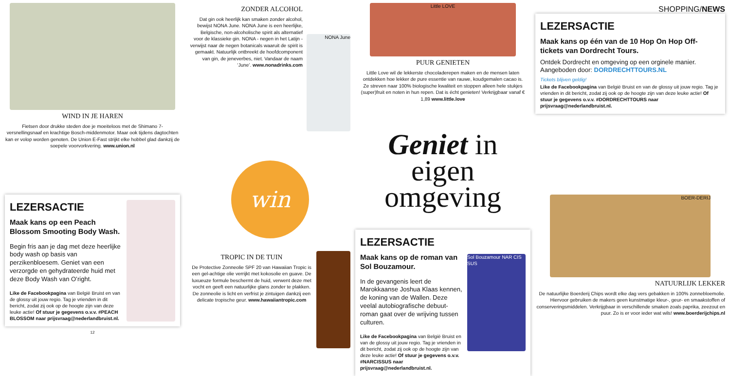WIND IN JE HAREN
Fietsen door drukke steden doe je moeiteloos met de Shimano 7-versnellingsnaaf en krachtige Bosch-middenmotor. Maar ook tijdens dagtochten kan er volop worden genoten. De Union E-Fast strijkt elke hobbel glad dankzij de soepele voorvorkvering. www.union.nl
ZONDER ALCOHOL
Dat gin ook heerlijk kan smaken zonder alcohol, bewijst NONA June. NONA June is een heerlijke, Belgische, non-alcoholische spirit als alternatief voor de klassieke gin. NONA - negen in het Latijn - verwijst naar de negen botanicals waaruit de spirit is gemaakt. Natuurlijk ontbreekt de hoofdcomponent van gin, de jeneverbes, niet. Vandaar de naam ‘June’. www.nonadrinks.com
NONA June
Little LOVE
PUUR GENIETEN
Little Love wil de lekkerste chocoladerepen maken en de mensen laten ontdekken hoe lekker de pure essentie van rauwe, koudgemalen cacao is. Ze streven naar 100% biologische kwaliteit en stoppen alleen hele stukjes (super)fruit en noten in hun repen. Dat is écht genieten! Verkrijgbaar vanaf € 1,89 www.little.love
SHOPPING/NEWS
LEZERSACTIE
Maak kans op één van de 10 Hop On Hop Off-tickets van Dordrecht Tours.
Ontdek Dordrecht en omgeving op een orginele manier. Aangeboden door: DORDRECHTTOURS.NL
Tickets blijven geldig!
Like de Facebookpagina van België Bruist en van de glossy uit jouw regio. Tag je vrienden in dit bericht, zodat zij ook op de hoogte zijn van deze leuke actie! Of stuur je gegevens o.v.v. #DORDRECHTTOURS naar prijsvraag@nederlandbruist.nl.
LEZERSACTIE
Maak kans op een Peach Blossom Smooting Body Wash.
Begin fris aan je dag met deze heerlijke body wash op basis van perzikenbloesem. Geniet van een verzorgde en gehydrateerde huid met deze Body Wash van O’right.
Like de Facebookpagina van België Bruist en van de glossy uit jouw regio. Tag je vrienden in dit bericht, zodat zij ook op de hoogte zijn van deze leuke actie! Of stuur je gegevens o.v.v. #PEACH BLOSSOM naar prijsvraag@nederlandbruist.nl.
12
win
TROPIC IN DE TUIN
De Protective Zonneolie SPF 20 van Hawaiian Tropic is een gel-achtige olie verrijkt met kokosolie en guave. De luxueuze formule beschermt de huid, verwent deze met vocht en geeft een natuurlijke glans zonder te plakken. De zonneolie is licht en verfrist je zintuigen dankzij een delicate tropische geur. www.hawaiiantropic.com
Geniet in eigen
omgeving
LEZERSACTIE
Maak kans op de roman van Sol Bouzamour.
In de gevangenis leert de Marokkaanse Joshua Klaas kennen, de koning van de Wallen. Deze veelal autobiografische debuut-roman gaat over de wrijving tussen culturen.
Like de Facebookpagina van België Bruist en van de glossy uit jouw regio. Tag je vrienden in dit bericht, zodat zij ook op de hoogte zijn van deze leuke actie! Of stuur je gegevens o.v.v. #NARCISSUS naar prijsvraag@nederlandbruist.nl.
Sol Bouzamour NAR CIS SUS
BOER-DERIJ
NATUURLIJK LEKKER
De natuurlijke Boerderij Chips wordt elke dag vers gebakken in 100% zonnebloemolie. Hiervoor gebruiken de makers geen kunstmatige kleur-, geur- en smaakstoffen of conserveringsmiddelen. Verkrijgbaar in verschillende smaken zoals paprika, zeezout en puur. Zo is er voor ieder wat wils! www.boerderijchips.nl